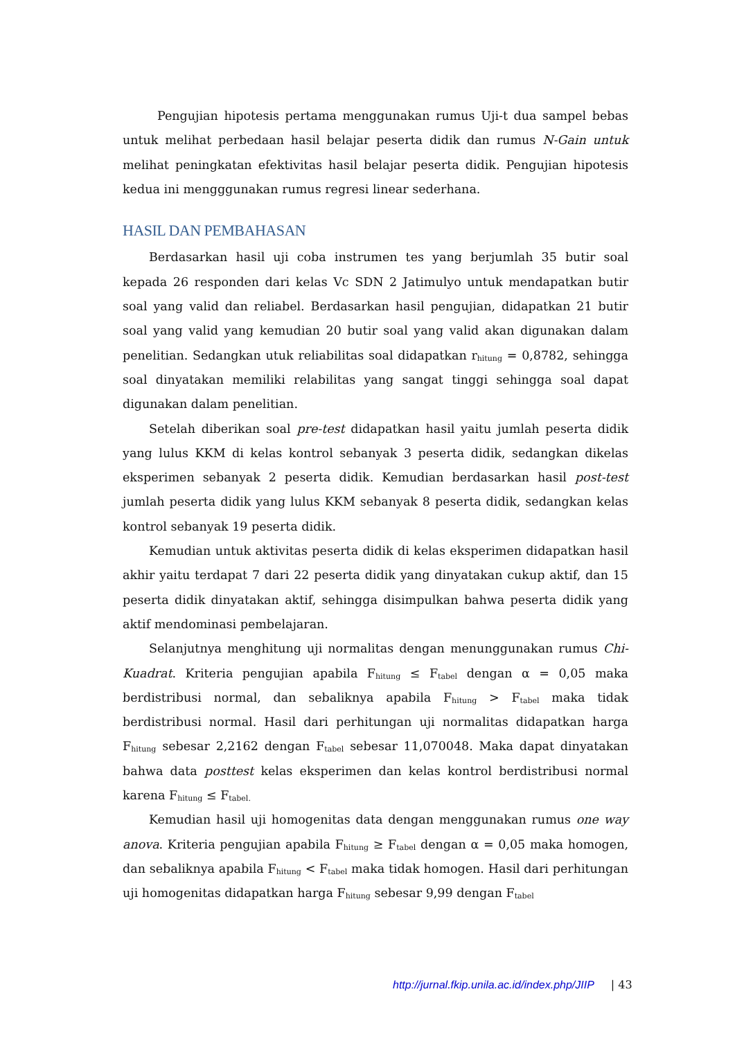Pengujian hipotesis pertama menggunakan rumus Uji-t dua sampel bebas untuk melihat perbedaan hasil belajar peserta didik dan rumus N-Gain untuk melihat peningkatan efektivitas hasil belajar peserta didik. Pengujian hipotesis kedua ini mengggunakan rumus regresi linear sederhana.
HASIL DAN PEMBAHASAN
Berdasarkan hasil uji coba instrumen tes yang berjumlah 35 butir soal kepada 26 responden dari kelas Vc SDN 2 Jatimulyo untuk mendapatkan butir soal yang valid dan reliabel. Berdasarkan hasil pengujian, didapatkan 21 butir soal yang valid yang kemudian 20 butir soal yang valid akan digunakan dalam penelitian. Sedangkan utuk reliabilitas soal didapatkan r<sub>hitung</sub> = 0,8782, sehingga soal dinyatakan memiliki relabilitas yang sangat tinggi sehingga soal dapat digunakan dalam penelitian.
Setelah diberikan soal pre-test didapatkan hasil yaitu jumlah peserta didik yang lulus KKM di kelas kontrol sebanyak 3 peserta didik, sedangkan dikelas eksperimen sebanyak 2 peserta didik. Kemudian berdasarkan hasil post-test jumlah peserta didik yang lulus KKM sebanyak 8 peserta didik, sedangkan kelas kontrol sebanyak 19 peserta didik.
Kemudian untuk aktivitas peserta didik di kelas eksperimen didapatkan hasil akhir yaitu terdapat 7 dari 22 peserta didik yang dinyatakan cukup aktif, dan 15 peserta didik dinyatakan aktif, sehingga disimpulkan bahwa peserta didik yang aktif mendominasi pembelajaran.
Selanjutnya menghitung uji normalitas dengan menunggunakan rumus Chi-Kuadrat. Kriteria pengujian apabila F<sub>hitung</sub> ≤ F<sub>tabel</sub> dengan α = 0,05 maka berdistribusi normal, dan sebaliknya apabila F<sub>hitung</sub> > F<sub>tabel</sub> maka tidak berdistribusi normal. Hasil dari perhitungan uji normalitas didapatkan harga F<sub>hitung</sub> sebesar 2,2162 dengan F<sub>tabel</sub> sebesar 11,070048. Maka dapat dinyatakan bahwa data posttest kelas eksperimen dan kelas kontrol berdistribusi normal karena F<sub>hitung</sub> ≤ F<sub>tabel.</sub>
Kemudian hasil uji homogenitas data dengan menggunakan rumus one way anova. Kriteria pengujian apabila F<sub>hitung</sub> ≥ F<sub>tabel</sub> dengan α = 0,05 maka homogen, dan sebaliknya apabila F<sub>hitung</sub> < F<sub>tabel</sub> maka tidak homogen. Hasil dari perhitungan uji homogenitas didapatkan harga F<sub>hitung</sub> sebesar 9,99 dengan F<sub>tabel</sub>
http://jurnal.fkip.unila.ac.id/index.php/JIIP | 43